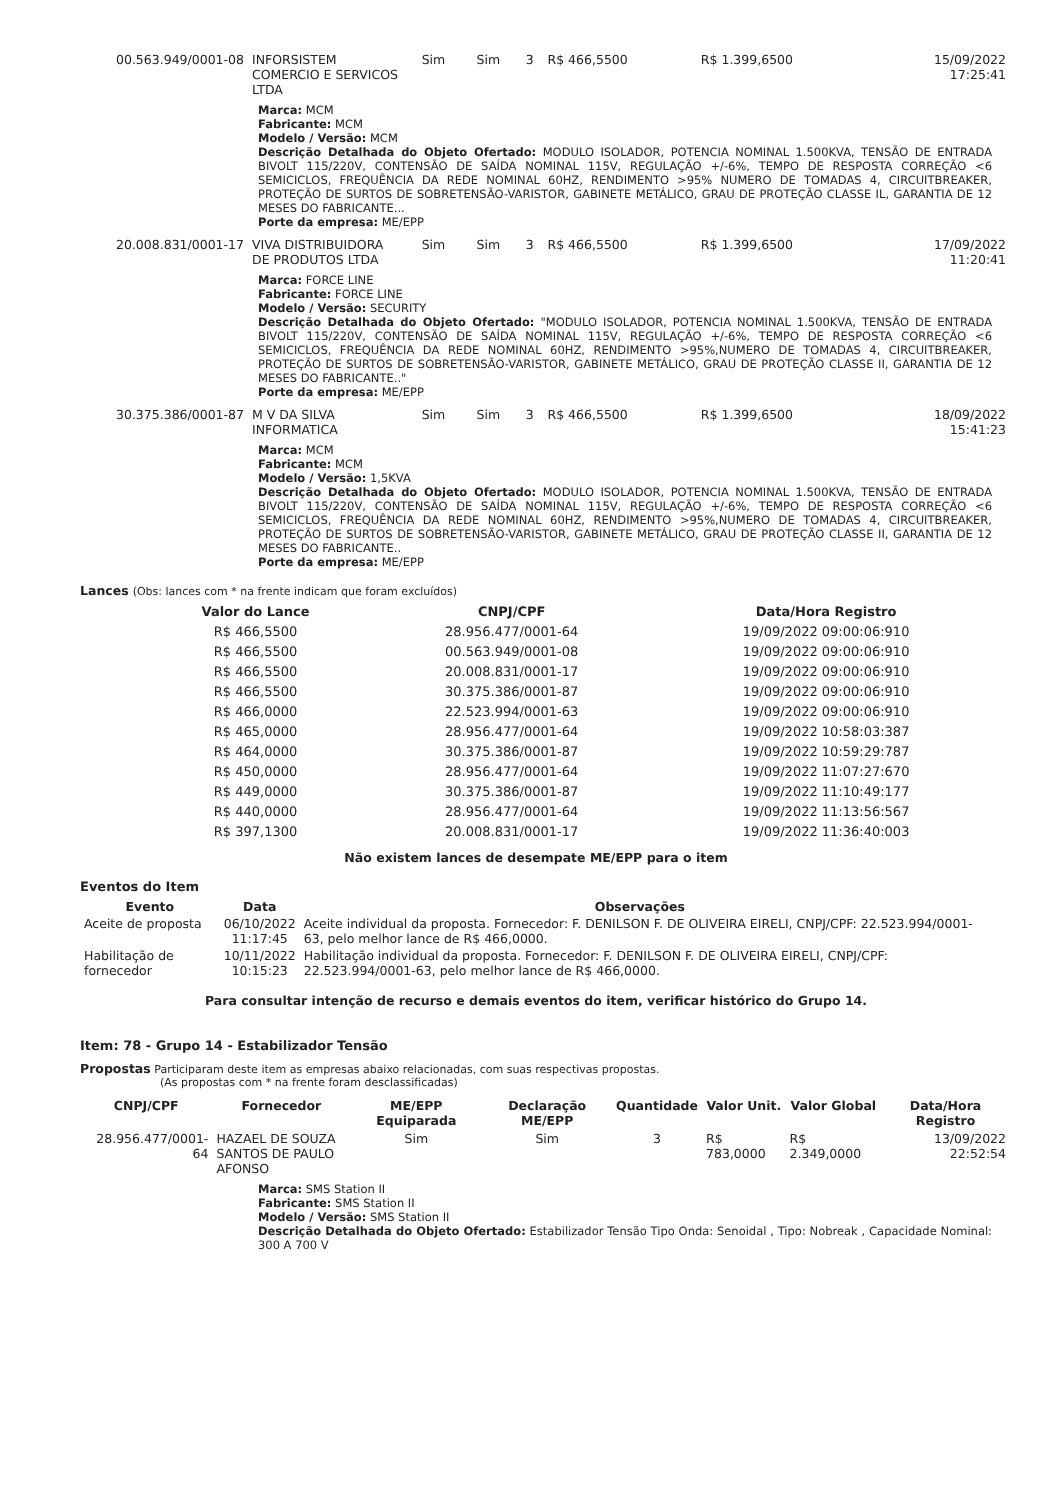| 00.563.949/0001-08 | INFORSISTEM COMERCIO E SERVICOS LTDA | Sim | Sim | 3 | R$ 466,5500 | R$ 1.399,6500 | 15/09/2022 17:25:41 |
Marca: MCM
Fabricante: MCM
Modelo / Versão: MCM
Descrição Detalhada do Objeto Ofertado: MODULO ISOLADOR, POTENCIA NOMINAL 1.500KVA, TENSÃO DE ENTRADA BIVOLT 115/220V, CONTENSÃO DE SAÍDA NOMINAL 115V, REGULAÇÃO +/-6%, TEMPO DE RESPOSTA CORREÇÃO <6 SEMICICLOS, FREQUÊNCIA DA REDE NOMINAL 60HZ, RENDIMENTO >95% NUMERO DE TOMADAS 4, CIRCUITBREAKER, PROTEÇÃO DE SURTOS DE SOBRETENSÃO-VARISTOR, GABINETE METÁLICO, GRAU DE PROTEÇÃO CLASSE IL, GARANTIA DE 12 MESES DO FABRICANTE...
Porte da empresa: ME/EPP
| 20.008.831/0001-17 | VIVA DISTRIBUIDORA DE PRODUTOS LTDA | Sim | Sim | 3 | R$ 466,5500 | R$ 1.399,6500 | 17/09/2022 11:20:41 |
Marca: FORCE LINE
Fabricante: FORCE LINE
Modelo / Versão: SECURITY
Descrição Detalhada do Objeto Ofertado: "MODULO ISOLADOR, POTENCIA NOMINAL 1.500KVA, TENSÃO DE ENTRADA BIVOLT 115/220V, CONTENSÃO DE SAÍDA NOMINAL 115V, REGULAÇÃO +/-6%, TEMPO DE RESPOSTA CORREÇÃO <6 SEMICICLOS, FREQUÊNCIA DA REDE NOMINAL 60HZ, RENDIMENTO >95%,NUMERO DE TOMADAS 4, CIRCUITBREAKER, PROTEÇÃO DE SURTOS DE SOBRETENSÃO-VARISTOR, GABINETE METÁLICO, GRAU DE PROTEÇÃO CLASSE II, GARANTIA DE 12 MESES DO FABRICANTE.."
Porte da empresa: ME/EPP
| 30.375.386/0001-87 | M V DA SILVA INFORMATICA | Sim | Sim | 3 | R$ 466,5500 | R$ 1.399,6500 | 18/09/2022 15:41:23 |
Marca: MCM
Fabricante: MCM
Modelo / Versão: 1,5KVA
Descrição Detalhada do Objeto Ofertado: MODULO ISOLADOR, POTENCIA NOMINAL 1.500KVA, TENSÃO DE ENTRADA BIVOLT 115/220V, CONTENSÃO DE SAÍDA NOMINAL 115V, REGULAÇÃO +/-6%, TEMPO DE RESPOSTA CORREÇÃO <6 SEMICICLOS, FREQUÊNCIA DA REDE NOMINAL 60HZ, RENDIMENTO >95%,NUMERO DE TOMADAS 4, CIRCUITBREAKER, PROTEÇÃO DE SURTOS DE SOBRETENSÃO-VARISTOR, GABINETE METÁLICO, GRAU DE PROTEÇÃO CLASSE II, GARANTIA DE 12 MESES DO FABRICANTE..
Porte da empresa: ME/EPP
Lances (Obs: lances com * na frente indicam que foram excluídos)
| Valor do Lance | CNPJ/CPF | Data/Hora Registro |
| --- | --- | --- |
| R$ 466,5500 | 28.956.477/0001-64 | 19/09/2022 09:00:06:910 |
| R$ 466,5500 | 00.563.949/0001-08 | 19/09/2022 09:00:06:910 |
| R$ 466,5500 | 20.008.831/0001-17 | 19/09/2022 09:00:06:910 |
| R$ 466,5500 | 30.375.386/0001-87 | 19/09/2022 09:00:06:910 |
| R$ 466,0000 | 22.523.994/0001-63 | 19/09/2022 09:00:06:910 |
| R$ 465,0000 | 28.956.477/0001-64 | 19/09/2022 10:58:03:387 |
| R$ 464,0000 | 30.375.386/0001-87 | 19/09/2022 10:59:29:787 |
| R$ 450,0000 | 28.956.477/0001-64 | 19/09/2022 11:07:27:670 |
| R$ 449,0000 | 30.375.386/0001-87 | 19/09/2022 11:10:49:177 |
| R$ 440,0000 | 28.956.477/0001-64 | 19/09/2022 11:13:56:567 |
| R$ 397,1300 | 20.008.831/0001-17 | 19/09/2022 11:36:40:003 |
Não existem lances de desempate ME/EPP para o item
Eventos do Item
| Evento | Data | Observações |
| --- | --- | --- |
| Aceite de proposta | 06/10/2022 11:17:45 | Aceite individual da proposta. Fornecedor: F. DENILSON F. DE OLIVEIRA EIRELI, CNPJ/CPF: 22.523.994/0001-63, pelo melhor lance de R$ 466,0000. |
| Habilitação de fornecedor | 10/11/2022 10:15:23 | Habilitação individual da proposta. Fornecedor: F. DENILSON F. DE OLIVEIRA EIRELI, CNPJ/CPF: 22.523.994/0001-63, pelo melhor lance de R$ 466,0000. |
Para consultar intenção de recurso e demais eventos do item, verificar histórico do Grupo 14.
Item: 78 - Grupo 14 - Estabilizador Tensão
Propostas Participaram deste item as empresas abaixo relacionadas, com suas respectivas propostas.
(As propostas com * na frente foram desclassificadas)
| CNPJ/CPF | Fornecedor | ME/EPP Equiparada | Declaração ME/EPP | Quantidade | Valor Unit. | Valor Global | Data/Hora Registro |
| --- | --- | --- | --- | --- | --- | --- | --- |
| 28.956.477/0001-64 | HAZAEL DE SOUZA SANTOS DE PAULO AFONSO | Sim | Sim | 3 | R$ 783,0000 | R$ 2.349,0000 | 13/09/2022 22:52:54 |
Marca: SMS Station II
Fabricante: SMS Station II
Modelo / Versão: SMS Station II
Descrição Detalhada do Objeto Ofertado: Estabilizador Tensão Tipo Onda: Senoidal , Tipo: Nobreak , Capacidade Nominal: 300 A 700 V